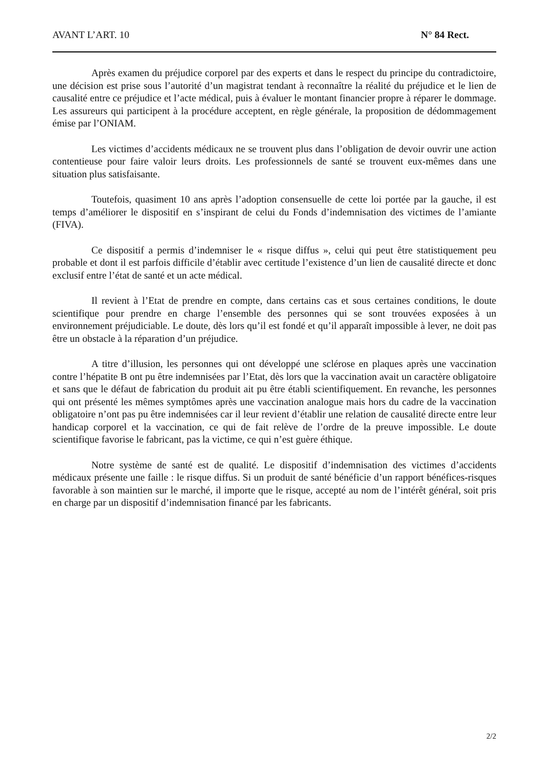AVANT L’ART. 10 N° 84 Rect.
Après examen du préjudice corporel par des experts et dans le respect du principe du contradictoire, une décision est prise sous l’autorité d’un magistrat tendant à reconnaître la réalité du préjudice et le lien de causalité entre ce préjudice et l’acte médical, puis à évaluer le montant financier propre à réparer le dommage. Les assureurs qui participent à la procédure acceptent, en règle générale, la proposition de dédommagement émise par l’ONIAM.
Les victimes d’accidents médicaux ne se trouvent plus dans l’obligation de devoir ouvrir une action contentieuse pour faire valoir leurs droits. Les professionnels de santé se trouvent eux-mêmes dans une situation plus satisfaisante.
Toutefois, quasiment 10 ans après l’adoption consensuelle de cette loi portée par la gauche, il est temps d’améliorer le dispositif en s’inspirant de celui du Fonds d’indemnisation des victimes de l’amiante (FIVA).
Ce dispositif a permis d’indemniser le « risque diffus », celui qui peut être statistiquement peu probable et dont il est parfois difficile d’établir avec certitude l’existence d’un lien de causalité directe et donc exclusif entre l’état de santé et un acte médical.
Il revient à l’Etat de prendre en compte, dans certains cas et sous certaines conditions, le doute scientifique pour prendre en charge l’ensemble des personnes qui se sont trouvées exposées à un environnement préjudiciable. Le doute, dès lors qu’il est fondé et qu’il apparaît impossible à lever, ne doit pas être un obstacle à la réparation d’un préjudice.
A titre d’illusion, les personnes qui ont développé une sclérose en plaques après une vaccination contre l’hépatite B ont pu être indemnisées par l’Etat, dès lors que la vaccination avait un caractère obligatoire et sans que le défaut de fabrication du produit ait pu être établi scientifiquement. En revanche, les personnes qui ont présenté les mêmes symptômes après une vaccination analogue mais hors du cadre de la vaccination obligatoire n’ont pas pu être indemnisées car il leur revient d’établir une relation de causalité directe entre leur handicap corporel et la vaccination, ce qui de fait relève de l’ordre de la preuve impossible. Le doute scientifique favorise le fabricant, pas la victime, ce qui n’est guère éthique.
Notre système de santé est de qualité. Le dispositif d’indemnisation des victimes d’accidents médicaux présente une faille : le risque diffus. Si un produit de santé bénéficie d’un rapport bénéfices-risques favorable à son maintien sur le marché, il importe que le risque, accepté au nom de l’intérêt général, soit pris en charge par un dispositif d’indemnisation financé par les fabricants.
2/2